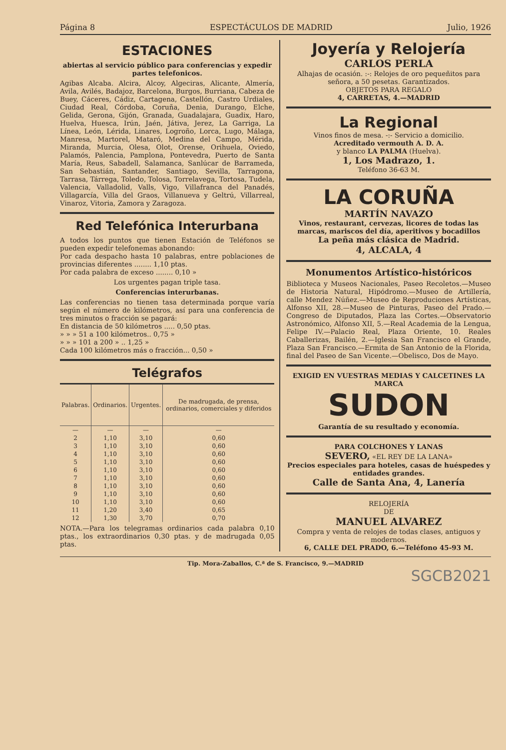Página 8 ESPECTÁCULOS DE MADRID Julio, 1926
ESTACIONES
abiertas al servicio público para conferencias y expedir partes telefonicos.
Agibas Alcaba. Alcira, Alcoy, Algeciras, Alicante, Almería, Avila, Avilés, Badajoz, Barcelona, Burgos, Burriana, Cabeza de Buey, Cáceres, Cádiz, Cartagena, Castellón, Castro Urdiales, Ciudad Real, Córdoba, Coruña, Denia, Durango, Elche, Gelida, Gerona, Gijón, Granada, Guadalajara, Guadix, Haro, Huelva, Huesca, Irún, Jaén, Játiva, Jerez, La Garriga, La Línea, León, Lérida, Linares, Logroño, Lorca, Lugo, Málaga, Manresa, Martorel, Mataró, Medina del Campo, Mérida, Miranda, Murcia, Olesa, Olot, Orense, Orihuela, Oviedo, Palamós, Palencia, Pamplona, Pontevedra, Puerto de Santa María, Reus, Sabadell, Salamanca, Sanlúcar de Barrameda, San Sebastián, Santander, Santiago, Sevilla, Tarragona, Tarrasa, Tárrega, Toledo, Tolosa, Torrelavega, Tortosa, Tudela, Valencia, Valladolid, Valls, Vigo, Villafranca del Panadés, Villagarcía, Villa del Graos, Villanueva y Geltrú, Villarreal, Vinaroz, Vitoria, Zamora y Zaragoza.
Red Telefónica Interurbana
A todos los puntos que tienen Estación de Teléfonos se pueden expedir telefonemas abonando:
Por cada despacho hasta 10 palabras, entre poblaciones de provincias diferentes ........ 1,10 ptas.
Por cada palabra de exceso ........ 0,10 »
Los urgentes pagan triple tasa.
Conferencias interurbanas.
Las conferencias no tienen tasa determinada porque varía según el número de kilómetros, así para una conferencia de tres minutos o fracción se pagará:
En distancia de 50 kilómetros ..... 0,50 ptas.
» » » 51 a 100 kilómetros.. 0,75 »
» » » 101 a 200 » .. 1,25 »
Cada 100 kilómetros más o fracción... 0,50 »
Telégrafos
| Palabras. | Ordinarios. | Urgentes. | De madrugada, de prensa, ordinarios, comerciales y diferidos |
| --- | --- | --- | --- |
| — | — | — | — |
| 2 | 1,10 | 3,10 | 0,60 |
| 3 | 1,10 | 3,10 | 0,60 |
| 4 | 1,10 | 3,10 | 0,60 |
| 5 | 1,10 | 3,10 | 0,60 |
| 6 | 1,10 | 3,10 | 0,60 |
| 7 | 1,10 | 3,10 | 0,60 |
| 8 | 1,10 | 3,10 | 0,60 |
| 9 | 1,10 | 3,10 | 0,60 |
| 10 | 1,10 | 3,10 | 0,60 |
| 11 | 1,20 | 3,40 | 0,65 |
| 12 | 1,30 | 3,70 | 0,70 |
NOTA.—Para los telegramas ordinarios cada palabra 0,10 ptas., los extraordinarios 0,30 ptas. y de madrugada 0,05 ptas.
Joyería y Relojería
CARLOS PERLA
Alhajas de ocasión. :-: Relojes de oro pequeñitos para señora, a 50 pesetas. Garantizados.
OBJETOS PARA REGALO
4, CARRETAS, 4.—MADRID
La Regional
Vinos finos de mesa. -:- Servicio a domicilio.
Acreditado vermouth A. D. A.
y blanco LA PALMA (Huelva).
1, Los Madrazo, 1.
Teléfono 36-63 M.
LA CORUÑA
MARTÍN NAVAZO
Vinos, restaurant, cervezas, licores de todas las marcas, mariscos del día, aperitivos y bocadillos
La peña más clásica de Madrid.
4, ALCALA, 4
Monumentos Artístico-históricos
Biblioteca y Museos Nacionales, Paseo Recoletos.—Museo de Historia Natural, Hipódromo.—Museo de Artillería, calle Mendez Núñez.—Museo de Reproduciones Artísticas, Alfonso XII, 28.—Museo de Pinturas, Paseo del Prado.—Congreso de Diputados, Plaza las Cortes.—Observatorio Astronómico, Alfonso XII, 5.—Real Academia de la Lengua, Felipe IV.—Palacio Real, Plaza Oriente, 10. Reales Caballerizas, Bailén, 2.—Iglesia San Francisco el Grande, Plaza San Francisco.—Ermita de San Antonio de la Florida, final del Paseo de San Vicente.—Obelisco, Dos de Mayo.
EXIGID EN VUESTRAS MEDIAS Y CALCETINES LA MARCA
SUDON
Garantía de su resultado y economía.
PARA COLCHONES Y LANAS
SEVERO, «EL REY DE LA LANA»
Precios especiales para hoteles, casas de huéspedes y entidades grandes.
Calle de Santa Ana, 4, Lanería
RELOJERÍA
DE
MANUEL ALVAREZ
Compra y venta de relojes de todas clases, antiguos y modernos.
6, CALLE DEL PRADO, 6.—Teléfono 45-93 M.
Tip. Mora-Zaballos, C.ª de S. Francisco, 9.—MADRID
SGCB2021